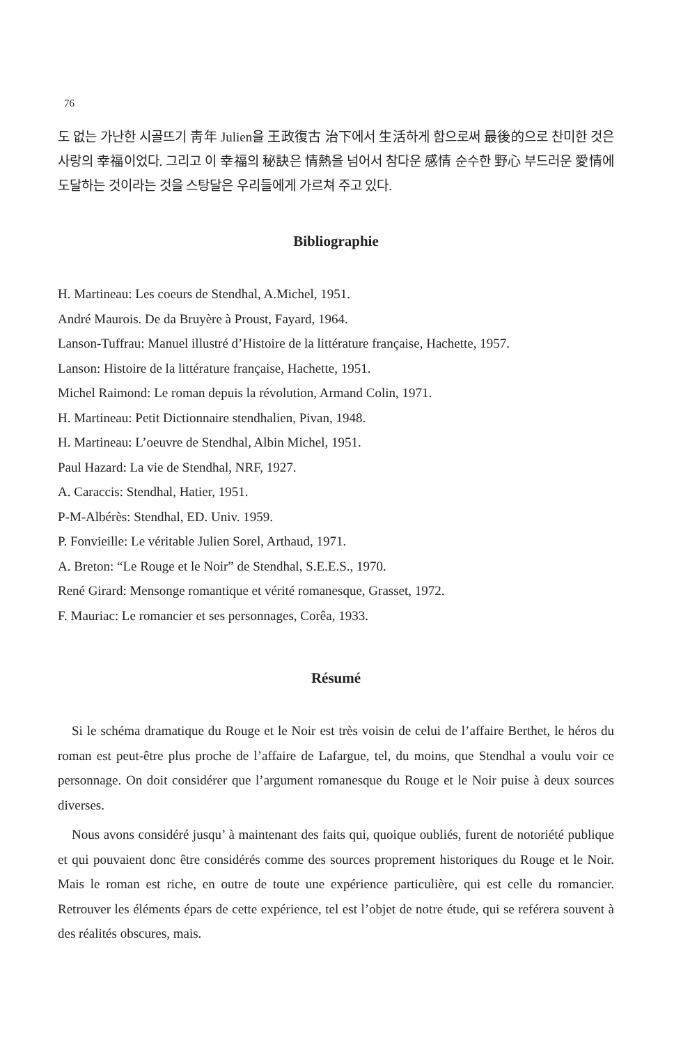76
도 없는 가난한 시골뜨기 靑年 Julien을 王政復古 治下에서 生活하게 함으로써 最後的으로 찬미한 것은 사랑의 幸福이었다. 그리고 이 幸福의 秘訣은 情熱을 넘어서 참다운 感情 순수한 野心 부드러운 愛情에 도달하는 것이라는 것을 스탕달은 우리들에게 가르쳐 주고 있다.
Bibliographie
H. Martineau: Les coeurs de Stendhal, A.Michel, 1951.
André Maurois. De da Bruyère à Proust, Fayard, 1964.
Lanson-Tuffrau: Manuel illustré d’Histoire de la littérature française, Hachette, 1957.
Lanson: Histoire de la littérature française, Hachette, 1951.
Michel Raimond: Le roman depuis la révolution, Armand Colin, 1971.
H. Martineau: Petit Dictionnaire stendhalien, Pivan, 1948.
H. Martineau: L’oeuvre de Stendhal, Albin Michel, 1951.
Paul Hazard: La vie de Stendhal, NRF, 1927.
A. Caraccis: Stendhal, Hatier, 1951.
P-M-Albérès: Stendhal, ED. Univ. 1959.
P. Fonvieille: Le véritable Julien Sorel, Arthaud, 1971.
A. Breton: “Le Rouge et le Noir” de Stendhal, S.E.E.S., 1970.
René Girard: Mensonge romantique et vérité romanesque, Grasset, 1972.
F. Mauriac: Le romancier et ses personnages, Corêa, 1933.
Résumé
Si le schéma dramatique du Rouge et le Noir est très voisin de celui de l’affaire Berthet, le héros du roman est peut-être plus proche de l’affaire de Lafargue, tel, du moins, que Stendhal a voulu voir ce personnage. On doit considérer que l’argument romanesque du Rouge et le Noir puise à deux sources diverses.
Nous avons considéré jusqu’ à maintenant des faits qui, quoique oubliés, furent de notoriété publique et qui pouvaient donc être considérés comme des sources proprement historiques du Rouge et le Noir. Mais le roman est riche, en outre de toute une expérience particulière, qui est celle du romancier. Retrouver les éléments épars de cette expérience, tel est l’objet de notre étude, qui se reférera souvent à des réalités obscures, mais.